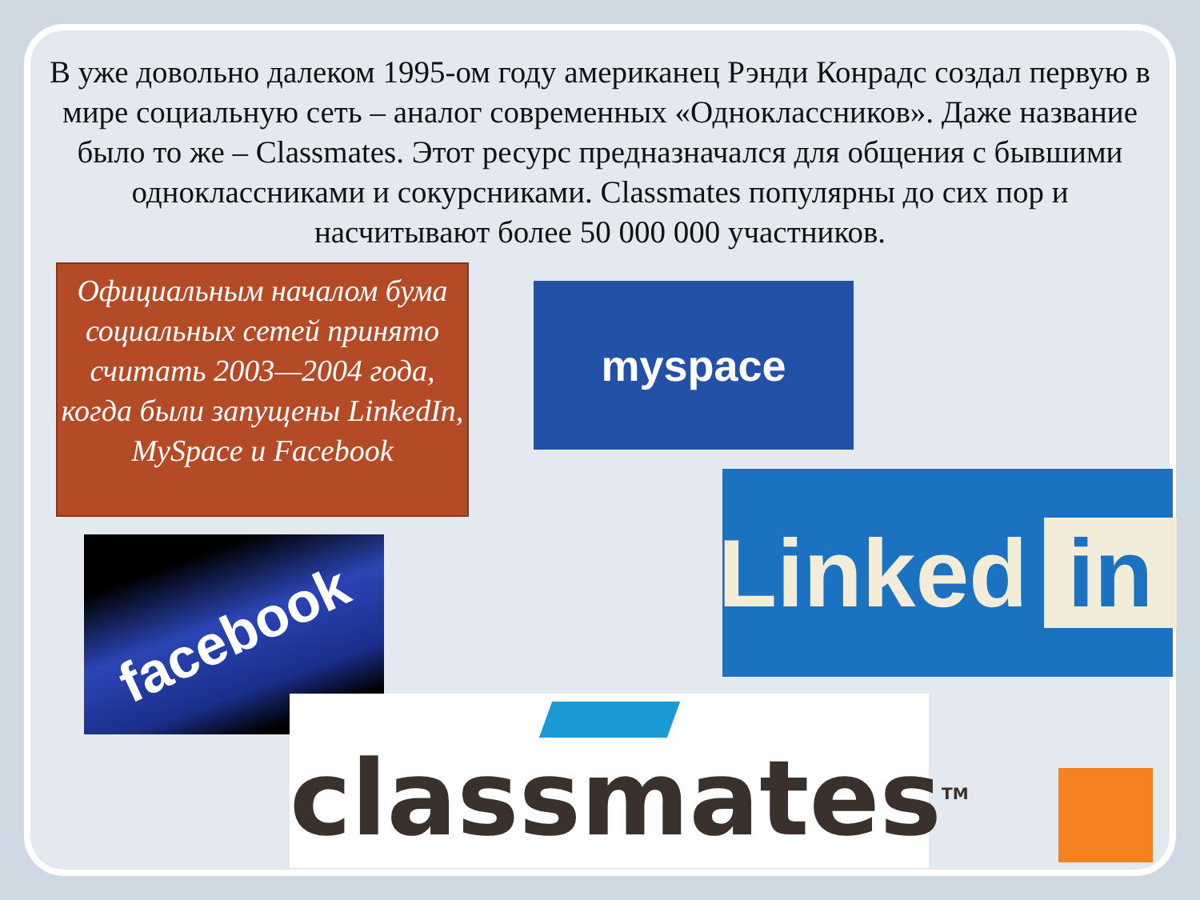В уже довольно далеком 1995-ом году американец Рэнди Конрадс создал первую в мире социальную сеть – аналог современных «Одноклассников». Даже название было то же – Classmates. Этот ресурс предназначался для общения с бывшими одноклассниками и сокурсниками. Classmates популярны до сих пор и насчитывают более 50 000 000 участников.
Официальным началом бума социальных сетей принято считать 2003—2004 года, когда были запущены LinkedIn, MySpace и Facebook
myspace
Linked in
facebook
classmates<sup>TM</sup>